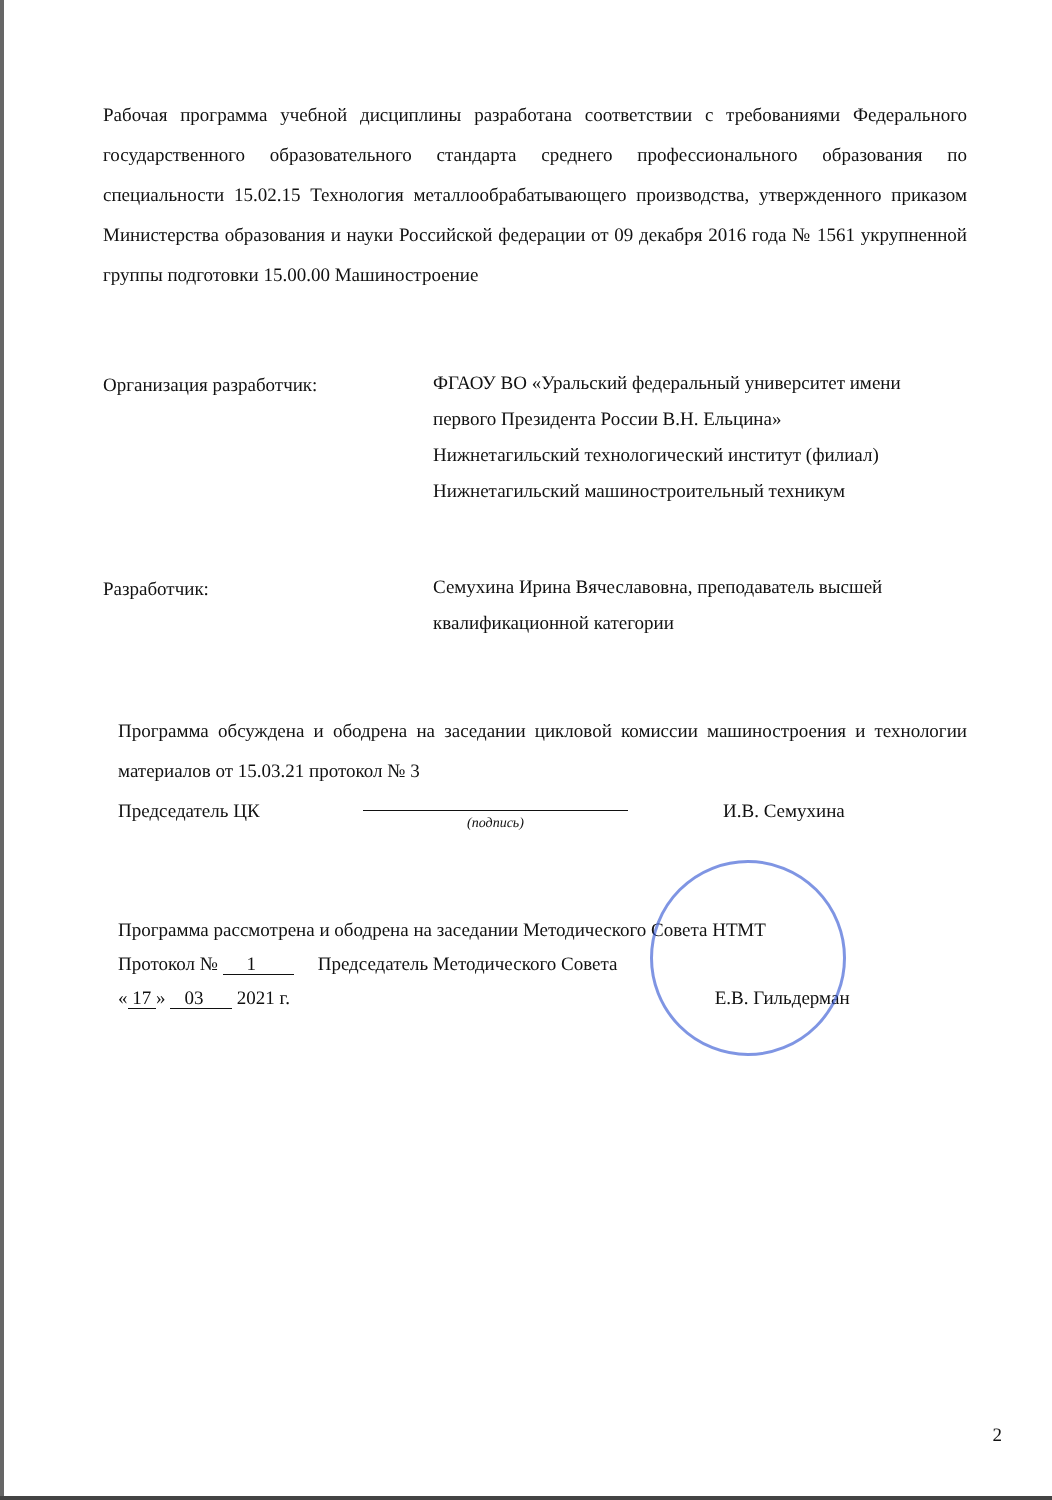Рабочая программа учебной дисциплины разработана соответствии с требованиями Федерального государственного образовательного стандарта среднего профессионального образования по специальности 15.02.15 Технология металлообрабатывающего производства, утвержденного приказом Министерства образования и науки Российской федерации от 09 декабря 2016 года № 1561 укрупненной группы подготовки 15.00.00 Машиностроение
Организация разработчик:
ФГАОУ ВО «Уральский федеральный университет имени первого Президента России В.Н. Ельцина»
Нижнетагильский технологический институт (филиал)
Нижнетагильский машиностроительный техникум
Разработчик:
Семухина Ирина Вячеславовна, преподаватель высшей квалификационной категории
Программа обсуждена и ободрена на заседании цикловой комиссии машиностроения и технологии материалов от 15.03.21 протокол № 3
Председатель ЦК
(подпись)
И.В. Семухина
Программа рассмотрена и ободрена на заседании Методического Совета НТМТ
Протокол № 1 Председатель Методического Совета
« 17 » 03 2021 г. Е.В. Гильдерман
2